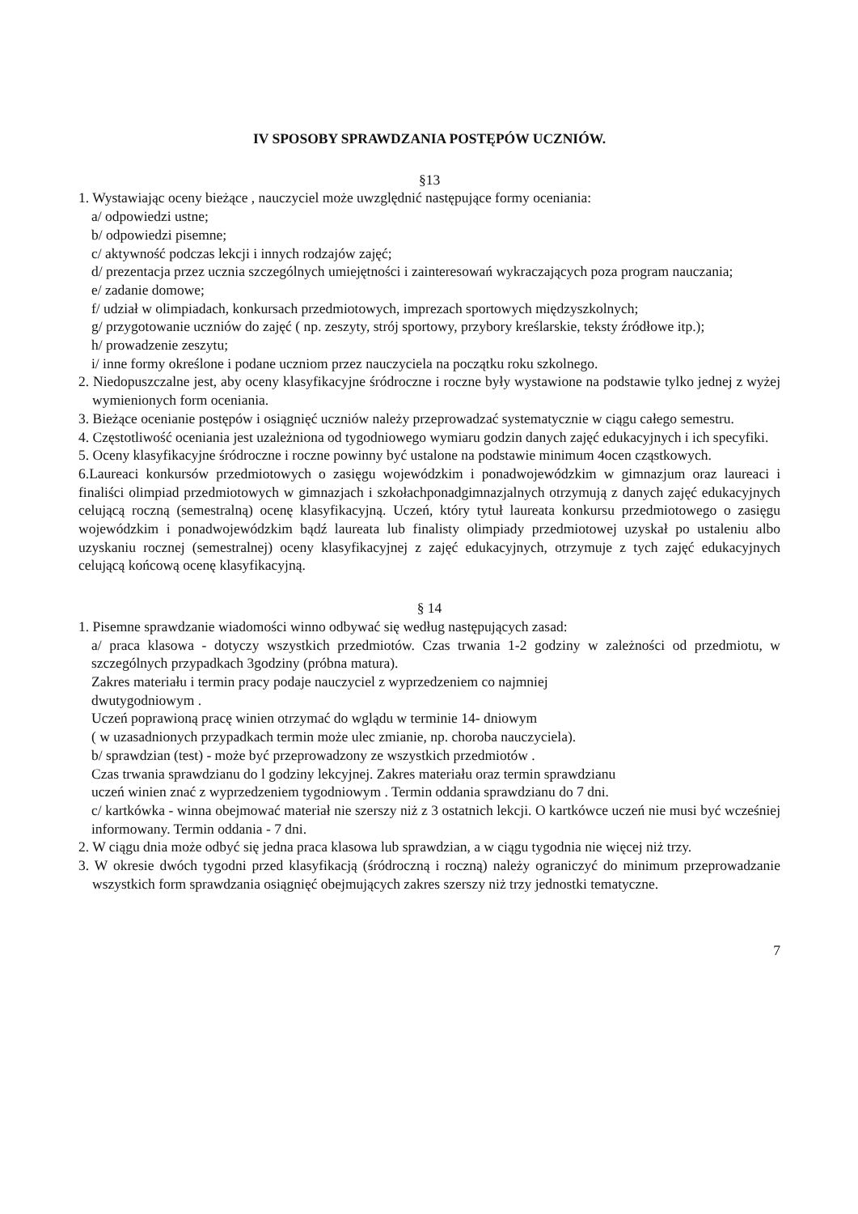IV SPOSOBY SPRAWDZANIA POSTĘPÓW UCZNIÓW.
§13
1. Wystawiając oceny bieżące , nauczyciel może uwzględnić następujące formy oceniania:
a/ odpowiedzi ustne;
b/ odpowiedzi pisemne;
c/ aktywność podczas lekcji i innych rodzajów zajęć;
d/ prezentacja przez ucznia szczególnych umiejętności i zainteresowań wykraczających poza program nauczania;
e/ zadanie domowe;
f/ udział w olimpiadach, konkursach przedmiotowych, imprezach sportowych międzyszkolnych;
g/ przygotowanie uczniów do zajęć ( np. zeszyty, strój sportowy, przybory kreślarskie, teksty źródłowe itp.);
h/ prowadzenie zeszytu;
i/ inne formy określone i podane uczniom przez nauczyciela na początku roku szkolnego.
2. Niedopuszczalne jest, aby oceny klasyfikacyjne śródroczne i roczne były wystawione na podstawie tylko jednej z wyżej wymienionych form oceniania.
3. Bieżące ocenianie postępów i osiągnięć uczniów należy przeprowadzać systematycznie w ciągu całego semestru.
4. Częstotliwość oceniania jest uzależniona od tygodniowego wymiaru godzin danych zajęć edukacyjnych i ich specyfiki.
5. Oceny klasyfikacyjne śródroczne i roczne powinny być ustalone na podstawie minimum 4ocen cząstkowych.
6.Laureaci konkursów przedmiotowych o zasięgu wojewódzkim i ponadwojewódzkim w gimnazjum oraz laureaci i finaliści olimpiad przedmiotowych w gimnazjach i szkołachponadgimnazjalnych otrzymują z danych zajęć edukacyjnych celującą roczną (semestralną) ocenę klasyfikacyjną. Uczeń, który tytuł laureata konkursu przedmiotowego o zasięgu wojewódzkim i ponadwojewódzkim bądź laureata lub finalisty olimpiady przedmiotowej uzyskał po ustaleniu albo uzyskaniu rocznej (semestralnej) oceny klasyfikacyjnej z zajęć edukacyjnych, otrzymuje z tych zajęć edukacyjnych celującą końcową ocenę klasyfikacyjną.
§ 14
1. Pisemne sprawdzanie wiadomości winno odbywać się według następujących zasad:
a/ praca klasowa - dotyczy wszystkich przedmiotów. Czas trwania 1-2 godziny w zależności od przedmiotu, w szczególnych przypadkach 3godziny (próbna matura).
Zakres materiału i termin pracy podaje nauczyciel z wyprzedzeniem co najmniej
dwutygodniowym .
Uczeń poprawioną pracę winien otrzymać do wglądu w terminie 14- dniowym
( w uzasadnionych przypadkach termin może ulec zmianie, np. choroba nauczyciela).
b/ sprawdzian (test) - może być przeprowadzony ze wszystkich przedmiotów .
Czas trwania sprawdzianu do l godziny lekcyjnej. Zakres materiału oraz termin sprawdzianu
uczeń winien znać z wyprzedzeniem tygodniowym . Termin oddania sprawdzianu do 7 dni.
c/ kartkówka - winna obejmować materiał nie szerszy niż z 3 ostatnich lekcji. O kartkówce uczeń nie musi być wcześniej informowany. Termin oddania - 7 dni.
2. W ciągu dnia może odbyć się jedna praca klasowa lub sprawdzian, a w ciągu tygodnia nie więcej niż trzy.
3. W okresie dwóch tygodni przed klasyfikacją (śródroczną i roczną) należy ograniczyć do minimum przeprowadzanie wszystkich form sprawdzania osiągnięć obejmujących zakres szerszy niż trzy jednostki tematyczne.
7